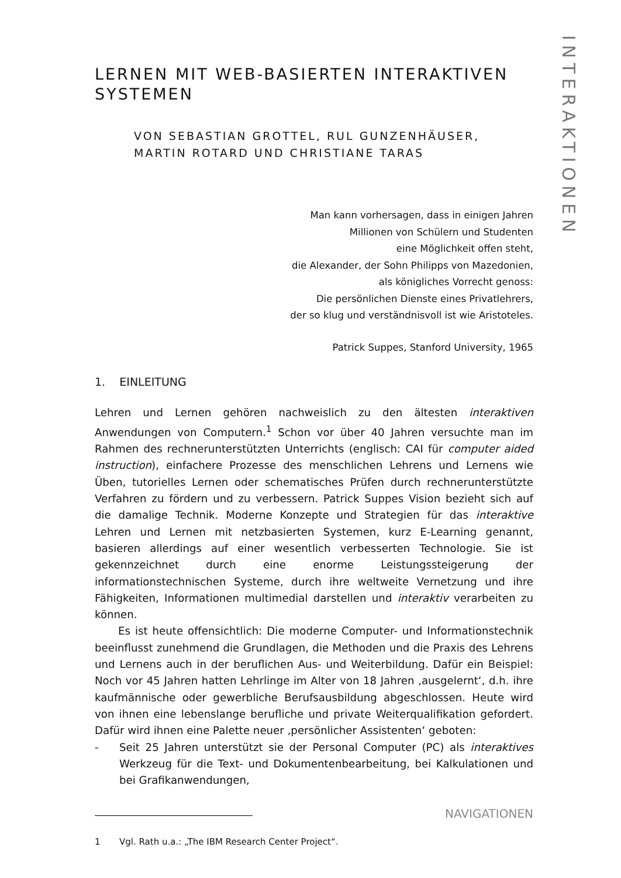INTERAKTIONEN
LERNEN MIT WEB-BASIERTEN INTERAKTIVEN SYSTEMEN
VON SEBASTIAN GROTTEL, RUL GUNZENHÄUSER,
MARTIN ROTARD UND CHRISTIANE TARAS
Man kann vorhersagen, dass in einigen Jahren
Millionen von Schülern und Studenten
eine Möglichkeit offen steht,
die Alexander, der Sohn Philipps von Mazedonien,
als königliches Vorrecht genoss:
Die persönlichen Dienste eines Privatlehrers,
der so klug und verständnisvoll ist wie Aristoteles.
Patrick Suppes, Stanford University, 1965
1. EINLEITUNG
Lehren und Lernen gehören nachweislich zu den ältesten interaktiven Anwendungen von Computern.<sup>1</sup> Schon vor über 40 Jahren versuchte man im Rahmen des rechnerunterstützten Unterrichts (englisch: CAI für computer aided instruction), einfachere Prozesse des menschlichen Lehrens und Lernens wie Üben, tutorielles Lernen oder schematisches Prüfen durch rechnerunterstützte Verfahren zu fördern und zu verbessern. Patrick Suppes Vision bezieht sich auf die damalige Technik. Moderne Konzepte und Strategien für das interaktive Lehren und Lernen mit netzbasierten Systemen, kurz E-Learning genannt, basieren allerdings auf einer wesentlich verbesserten Technologie. Sie ist gekennzeichnet durch eine enorme Leistungssteigerung der informationstechnischen Systeme, durch ihre weltweite Vernetzung und ihre Fähigkeiten, Informationen multimedial darstellen und interaktiv verarbeiten zu können.
Es ist heute offensichtlich: Die moderne Computer- und Informationstechnik beeinflusst zunehmend die Grundlagen, die Methoden und die Praxis des Lehrens und Lernens auch in der beruflichen Aus- und Weiterbildung. Dafür ein Beispiel: Noch vor 45 Jahren hatten Lehrlinge im Alter von 18 Jahren ‚ausgelernt‘, d.h. ihre kaufmännische oder gewerbliche Berufsausbildung abgeschlossen. Heute wird von ihnen eine lebenslange berufliche und private Weiterqualifikation gefordert. Dafür wird ihnen eine Palette neuer ‚persönlicher Assistenten‘ geboten:
- Seit 25 Jahren unterstützt sie der Personal Computer (PC) als interaktives Werkzeug für die Text- und Dokumentenbearbeitung, bei Kalkulationen und bei Grafikanwendungen,
1 Vgl. Rath u.a.: „The IBM Research Center Project“.
NAVIGATIONEN